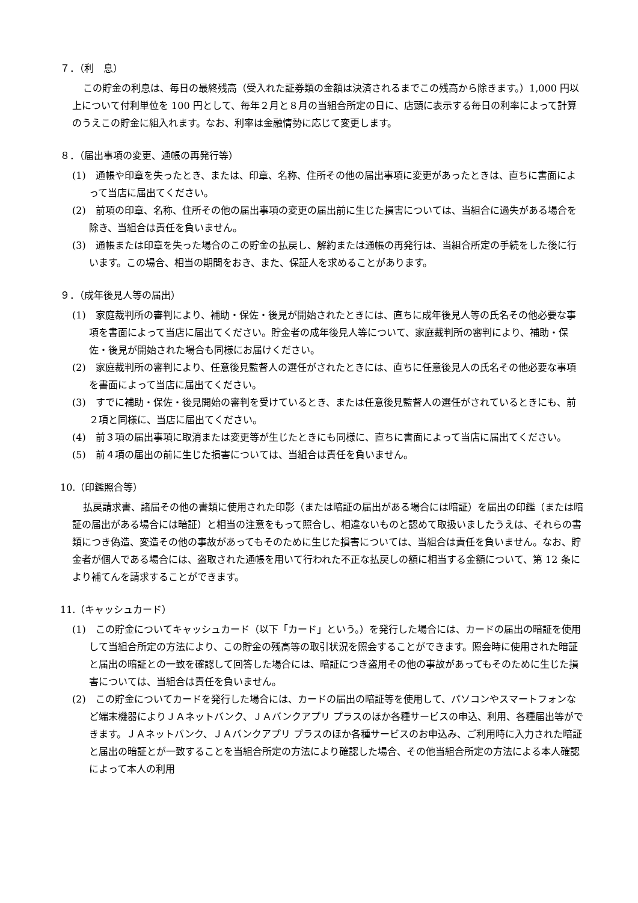７．（利　息）
この貯金の利息は、毎日の最終残高（受入れた証券類の金額は決済されるまでこの残高から除きます。）1,000 円以上について付利単位を 100 円として、毎年２月と８月の当組合所定の日に、店頭に表示する毎日の利率によって計算のうえこの貯金に組入れます。なお、利率は金融情勢に応じて変更します。
８．（届出事項の変更、通帳の再発行等）
(1)　通帳や印章を失ったとき、または、印章、名称、住所その他の届出事項に変更があったときは、直ちに書面によって当店に届出てください。
(2)　前項の印章、名称、住所その他の届出事項の変更の届出前に生じた損害については、当組合に過失がある場合を除き、当組合は責任を負いません。
(3)　通帳または印章を失った場合のこの貯金の払戻し、解約または通帳の再発行は、当組合所定の手続をした後に行います。この場合、相当の期間をおき、また、保証人を求めることがあります。
９．（成年後見人等の届出）
(1)　家庭裁判所の審判により、補助・保佐・後見が開始されたときには、直ちに成年後見人等の氏名その他必要な事項を書面によって当店に届出てください。貯金者の成年後見人等について、家庭裁判所の審判により、補助・保佐・後見が開始された場合も同様にお届けください。
(2)　家庭裁判所の審判により、任意後見監督人の選任がされたときには、直ちに任意後見人の氏名その他必要な事項を書面によって当店に届出てください。
(3)　すでに補助・保佐・後見開始の審判を受けているとき、または任意後見監督人の選任がされているときにも、前２項と同様に、当店に届出てください。
(4)　前３項の届出事項に取消または変更等が生じたときにも同様に、直ちに書面によって当店に届出てください。
(5)　前４項の届出の前に生じた損害については、当組合は責任を負いません。
10.（印鑑照合等）
払戻請求書、諸届その他の書類に使用された印影（または暗証の届出がある場合には暗証）を届出の印鑑（または暗証の届出がある場合には暗証）と相当の注意をもって照合し、相違ないものと認めて取扱いましたうえは、それらの書類につき偽造、変造その他の事故があってもそのために生じた損害については、当組合は責任を負いません。なお、貯金者が個人である場合には、盗取された通帳を用いて行われた不正な払戻しの額に相当する金額について、第 12 条により補てんを請求することができます。
11.（キャッシュカード）
(1)　この貯金についてキャッシュカード（以下「カード」という。）を発行した場合には、カードの届出の暗証を使用して当組合所定の方法により、この貯金の残高等の取引状況を照会することができます。照会時に使用された暗証と届出の暗証との一致を確認して回答した場合には、暗証につき盗用その他の事故があってもそのために生じた損害については、当組合は責任を負いません。
(2)　この貯金についてカードを発行した場合には、カードの届出の暗証等を使用して、パソコンやスマートフォンなど端末機器によりＪＡネットバンク、ＪＡバンクアプリ プラスのほか各種サービスの申込、利用、各種届出等ができます。ＪＡネットバンク、ＪＡバンクアプリ プラスのほか各種サービスのお申込み、ご利用時に入力された暗証と届出の暗証とが一致することを当組合所定の方法により確認した場合、その他当組合所定の方法による本人確認によって本人の利用